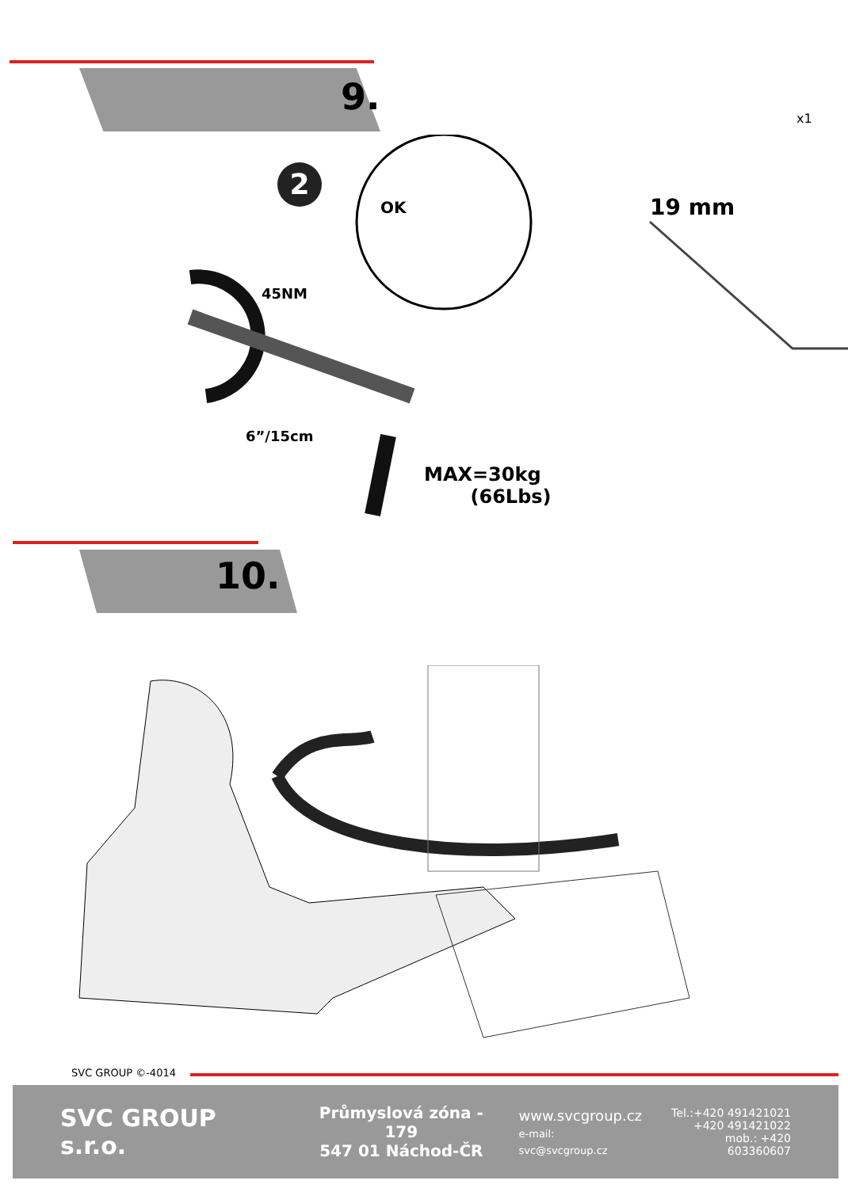9.
2
OK
x1
19 mm
45NM
6”/15cm
MAX=30kg
(66Lbs)
10.
SVC GROUP ©-4014
SVC GROUP s.r.o.
Průmyslová zóna - 179
547 01 Náchod-ČR
www.svcgroup.cz
e-mail: svc@svcgroup.cz
Tel.:+420 491421021
+420 491421022
mob.: +420 603360607